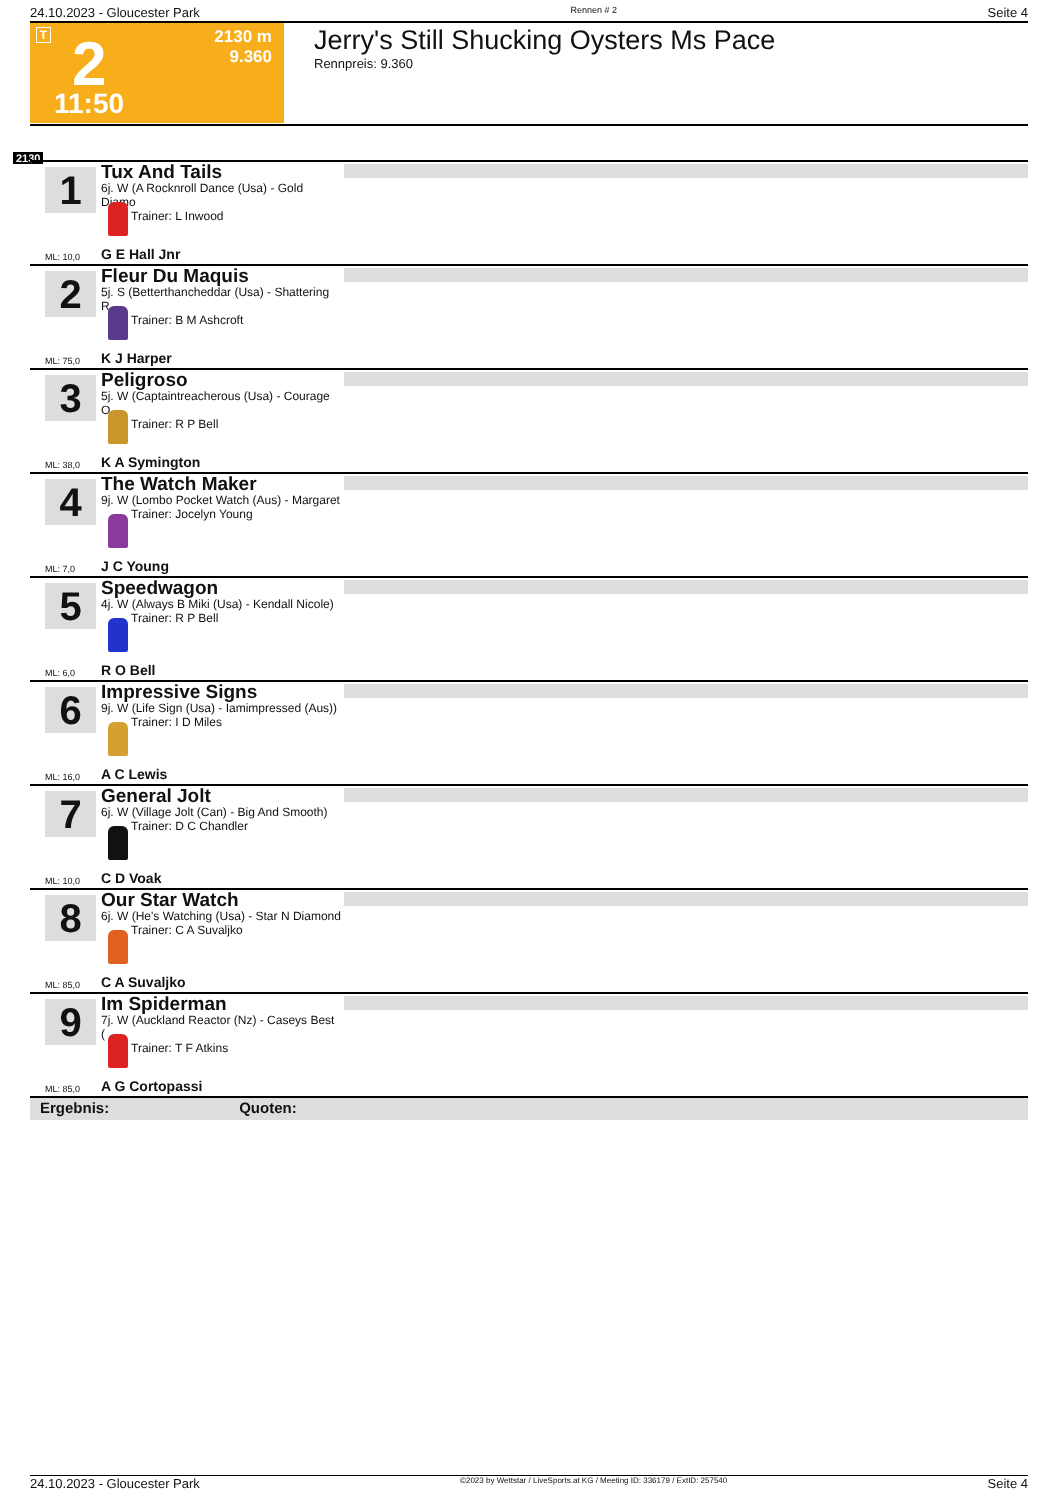24.10.2023 - Gloucester Park Rennen # 2 Seite 4
T 2
2130 m
9.360
11:50
Jerry's Still Shucking Oysters Ms Pace
Rennpreis: 9.360
2130
1
Tux And Tails
6j. W (A Rocknroll Dance (Usa) - Gold Diamo
Trainer: L Inwood
ML: 10,0 G E Hall Jnr
2
Fleur Du Maquis
5j. S (Betterthancheddar (Usa) - Shattering R
Trainer: B M Ashcroft
ML: 75,0 K J Harper
3
Peligroso
5j. W (Captaintreacherous (Usa) - Courage O
Trainer: R P Bell
ML: 38,0 K A Symington
4
The Watch Maker
9j. W (Lombo Pocket Watch (Aus) - Margaret
Trainer: Jocelyn Young
ML: 7,0 J C Young
5
Speedwagon
4j. W (Always B Miki (Usa) - Kendall Nicole)
Trainer: R P Bell
ML: 6,0 R O Bell
6
Impressive Signs
9j. W (Life Sign (Usa) - Iamimpressed (Aus))
Trainer: I D Miles
ML: 16,0 A C Lewis
7
General Jolt
6j. W (Village Jolt (Can) - Big And Smooth)
Trainer: D C Chandler
ML: 10,0 C D Voak
8
Our Star Watch
6j. W (He's Watching (Usa) - Star N Diamond
Trainer: C A Suvaljko
ML: 85,0 C A Suvaljko
9
Im Spiderman
7j. W (Auckland Reactor (Nz) - Caseys Best (
Trainer: T F Atkins
ML: 85,0 A G Cortopassi
Ergebnis: Quoten:
24.10.2023 - Gloucester Park ©2023 by Wettstar / LiveSports.at KG / Meeting ID: 336179 / ExtID: 257540 Seite 4